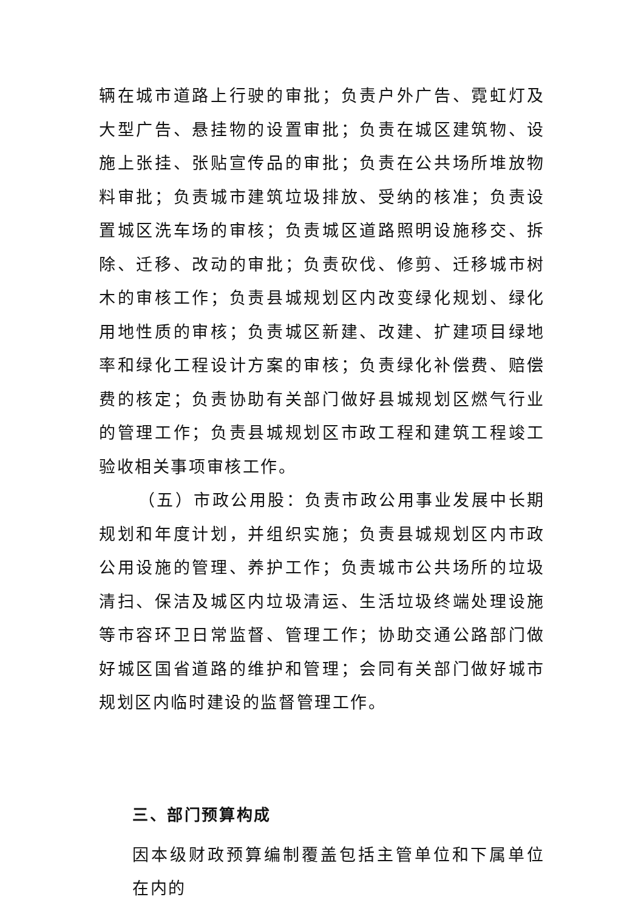辆在城市道路上行驶的审批；负责户外广告、霓虹灯及大型广告、悬挂物的设置审批；负责在城区建筑物、设施上张挂、张贴宣传品的审批；负责在公共场所堆放物料审批；负责城市建筑垃圾排放、受纳的核准；负责设置城区洗车场的审核；负责城区道路照明设施移交、拆除、迁移、改动的审批；负责砍伐、修剪、迁移城市树木的审核工作；负责县城规划区内改变绿化规划、绿化用地性质的审核；负责城区新建、改建、扩建项目绿地率和绿化工程设计方案的审核；负责绿化补偿费、赔偿费的核定；负责协助有关部门做好县城规划区燃气行业的管理工作；负责县城规划区市政工程和建筑工程竣工验收相关事项审核工作。
（五）市政公用股：负责市政公用事业发展中长期规划和年度计划，并组织实施；负责县城规划区内市政公用设施的管理、养护工作；负责城市公共场所的垃圾清扫、保洁及城区内垃圾清运、生活垃圾终端处理设施等市容环卫日常监督、管理工作；协助交通公路部门做好城区国省道路的维护和管理；会同有关部门做好城市规划区内临时建设的监督管理工作。
三、部门预算构成
因本级财政预算编制覆盖包括主管单位和下属单位在内的